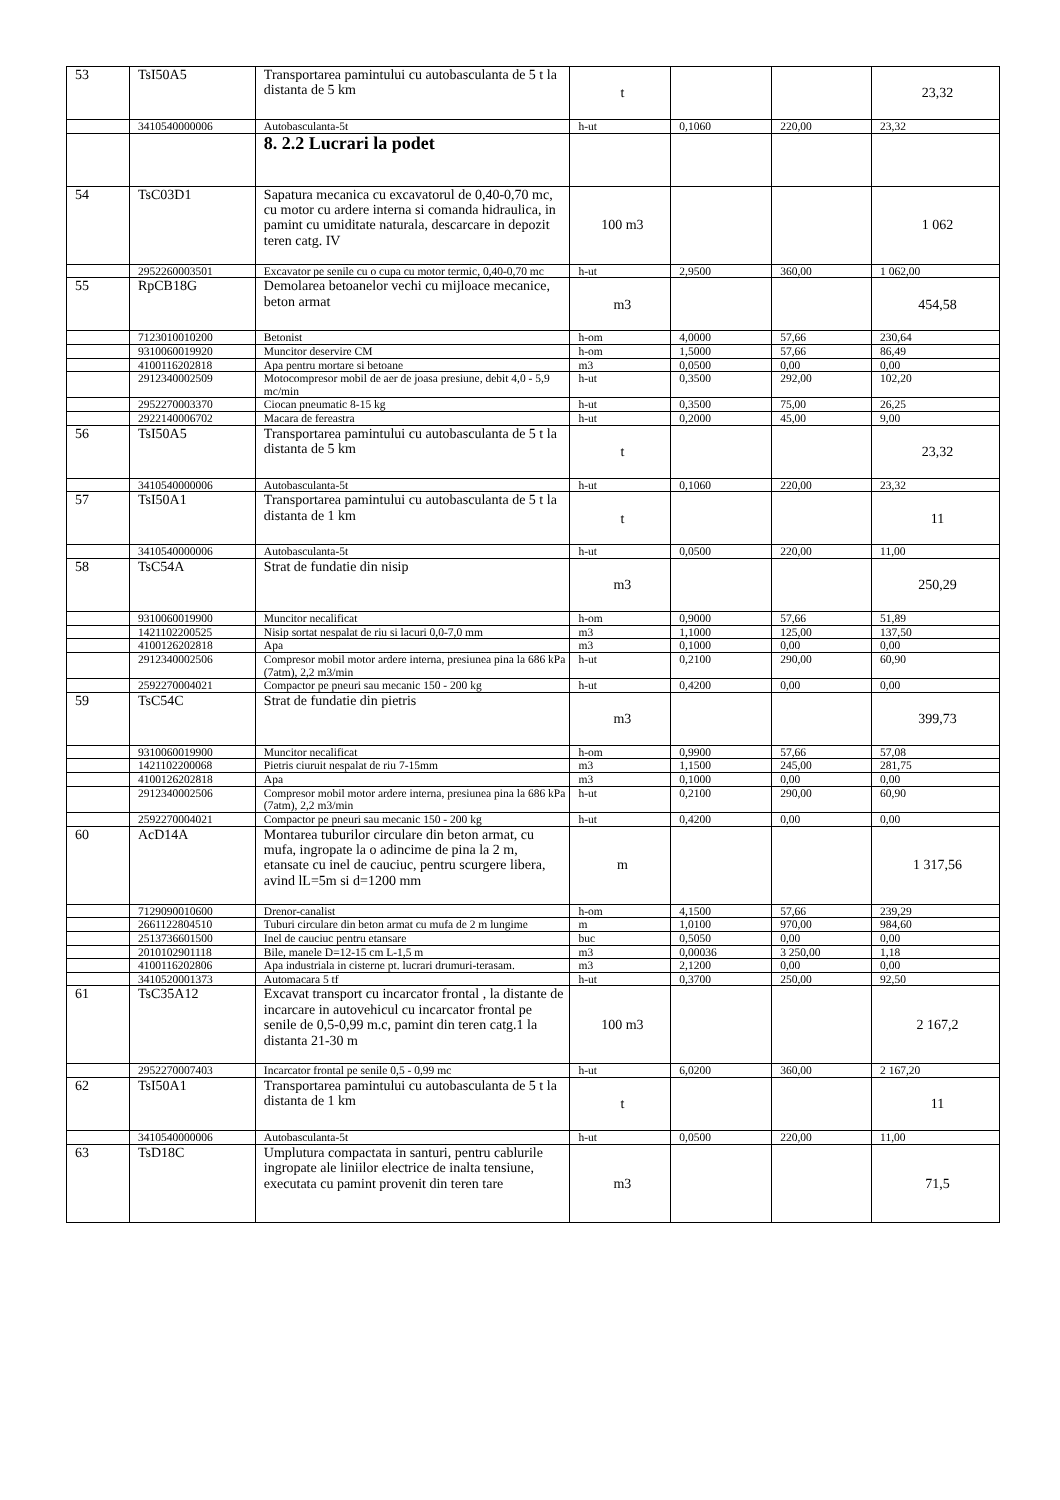| 53 | TsI50A5 | Transportarea pamintului cu autobasculanta de 5 t la distanta de 5 km | t | | | 23,32 |
| | 3410540000006 | Autobasculanta-5t | h-ut | 0,1060 | 220,00 | 23,32 |
| | | 8. 2.2 Lucrari la podet | | | | |
| 54 | TsC03D1 | Sapatura mecanica cu excavatorul de 0,40-0,70 mc, cu motor cu ardere interna si comanda hidraulica, in pamint cu umiditate naturala, descarcare in depozit teren catg. IV | 100 m3 | | | 1 062 |
| | 2952260003501 | Excavator pe senile cu o cupa cu motor termic, 0,40-0,70 mc | h-ut | 2,9500 | 360,00 | 1 062,00 |
| 55 | RpCB18G | Demolarea betoanelor vechi cu mijloace mecanice, beton armat | m3 | | | 454,58 |
| | 7123010010200 | Betonist | h-om | 4,0000 | 57,66 | 230,64 |
| | 9310060019920 | Muncitor deservire CM | h-om | 1,5000 | 57,66 | 86,49 |
| | 4100116202818 | Apa pentru mortare si betoane | m3 | 0,0500 | 0,00 | 0,00 |
| | 2912340002509 | Motocompresor mobil de aer de joasa presiune, debit 4,0 - 5,9 mc/min | h-ut | 0,3500 | 292,00 | 102,20 |
| | 2952270003370 | Ciocan pneumatic 8-15 kg | h-ut | 0,3500 | 75,00 | 26,25 |
| | 2922140006702 | Macara de fereastra | h-ut | 0,2000 | 45,00 | 9,00 |
| 56 | TsI50A5 | Transportarea pamintului cu autobasculanta de 5 t la distanta de 5 km | t | | | 23,32 |
| | 3410540000006 | Autobasculanta-5t | h-ut | 0,1060 | 220,00 | 23,32 |
| 57 | TsI50A1 | Transportarea pamintului cu autobasculanta de 5 t la distanta de 1 km | t | | | 11 |
| | 3410540000006 | Autobasculanta-5t | h-ut | 0,0500 | 220,00 | 11,00 |
| 58 | TsC54A | Strat de fundatie din nisip | m3 | | | 250,29 |
| | 9310060019900 | Muncitor necalificat | h-om | 0,9000 | 57,66 | 51,89 |
| | 1421102200525 | Nisip sortat nespalat de riu si lacuri 0,0-7,0 mm | m3 | 1,1000 | 125,00 | 137,50 |
| | 4100126202818 | Apa | m3 | 0,1000 | 0,00 | 0,00 |
| | 2912340002506 | Compresor mobil motor ardere interna, presiunea pina la 686 kPa (7atm), 2,2 m3/min | h-ut | 0,2100 | 290,00 | 60,90 |
| | 2592270004021 | Compactor pe pneuri sau mecanic 150 - 200 kg | h-ut | 0,4200 | 0,00 | 0,00 |
| 59 | TsC54C | Strat de fundatie din pietris | m3 | | | 399,73 |
| | 9310060019900 | Muncitor necalificat | h-om | 0,9900 | 57,66 | 57,08 |
| | 1421102200068 | Pietris ciuruit nespalat de riu 7-15mm | m3 | 1,1500 | 245,00 | 281,75 |
| | 4100126202818 | Apa | m3 | 0,1000 | 0,00 | 0,00 |
| | 2912340002506 | Compresor mobil motor ardere interna, presiunea pina la 686 kPa (7atm), 2,2 m3/min | h-ut | 0,2100 | 290,00 | 60,90 |
| | 2592270004021 | Compactor pe pneuri sau mecanic 150 - 200 kg | h-ut | 0,4200 | 0,00 | 0,00 |
| 60 | AcD14A | Montarea tuburilor circulare din beton armat, cu mufa, ingropate la o adincime de pina la 2 m, etansate cu inel de cauciuc, pentru scurgere libera, avind lL=5m si d=1200 mm | m | | | 1 317,56 |
| | 7129090010600 | Drenor-canalist | h-om | 4,1500 | 57,66 | 239,29 |
| | 2661122804510 | Tuburi circulare din beton armat cu mufa de 2 m lungime | m | 1,0100 | 970,00 | 984,60 |
| | 2513736601500 | Inel de cauciuc pentru etansare | buc | 0,5050 | 0,00 | 0,00 |
| | 2010102901118 | Bile, manele D=12-15 cm L-1,5 m | m3 | 0,00036 | 3 250,00 | 1,18 |
| | 4100116202806 | Apa industriala in cisterne pt. lucrari drumuri-terasam. | m3 | 2,1200 | 0,00 | 0,00 |
| | 3410520001373 | Automacara 5 tf | h-ut | 0,3700 | 250,00 | 92,50 |
| 61 | TsC35A12 | Excavat transport cu incarcator frontal , la distante de incarcare in autovehicul cu incarcator frontal pe senile de 0,5-0,99 m.c, pamint din teren catg.1 la distanta 21-30 m | 100 m3 | | | 2 167,2 |
| | 2952270007403 | Incarcator frontal pe senile 0,5 - 0,99 mc | h-ut | 6,0200 | 360,00 | 2 167,20 |
| 62 | TsI50A1 | Transportarea pamintului cu autobasculanta de 5 t la distanta de 1 km | t | | | 11 |
| | 3410540000006 | Autobasculanta-5t | h-ut | 0,0500 | 220,00 | 11,00 |
| 63 | TsD18C | Umplutura compactata in santuri, pentru cablurile ingropate ale liniilor electrice de inalta tensiune, executata cu pamint provenit din teren tare | m3 | | | 71,5 |